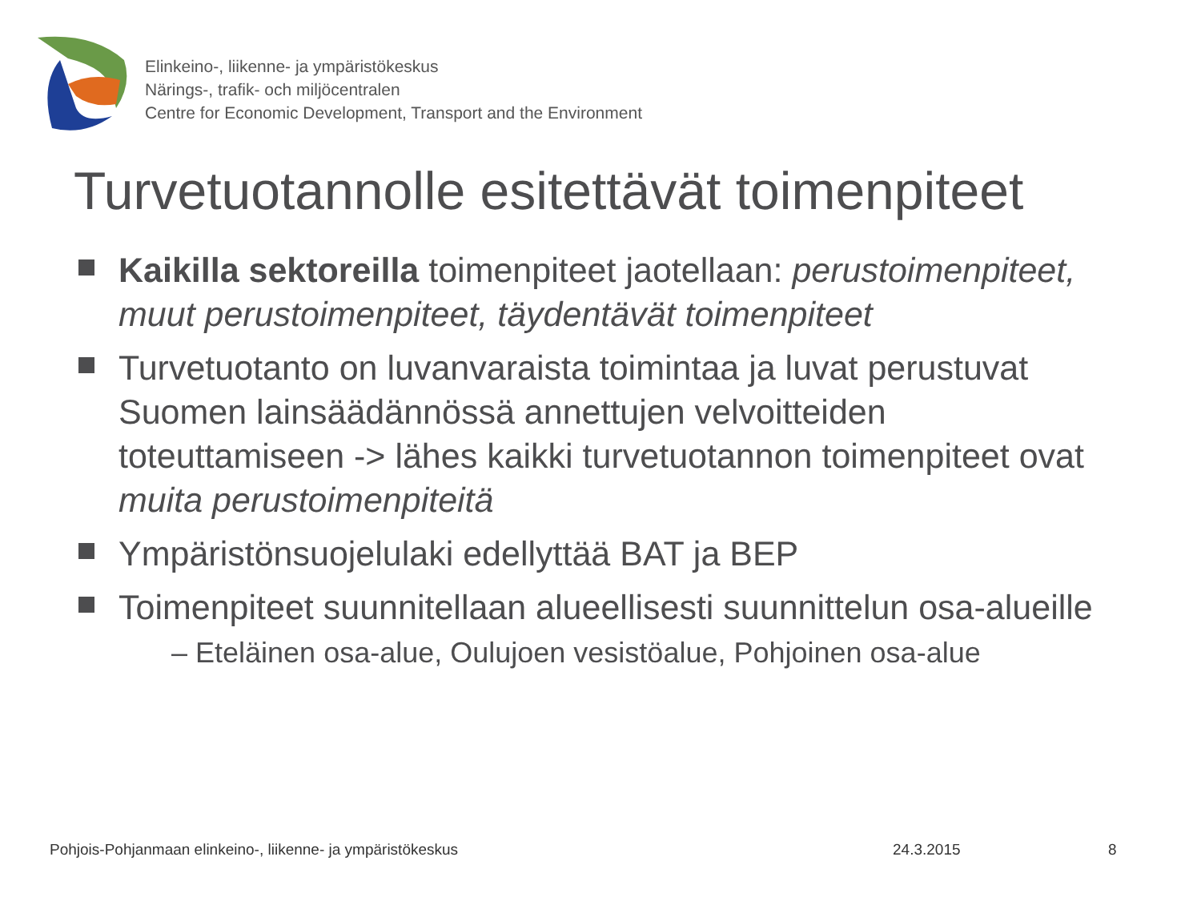Elinkeino-, liikenne- ja ympäristökeskus
Närings-, trafik- och miljöcentralen
Centre for Economic Development, Transport and the Environment
Turvetuotannolle esitettävät toimenpiteet
Kaikilla sektoreilla toimenpiteet jaotellaan: perustoimenpiteet, muut perustoimenpiteet, täydentävät toimenpiteet
Turvetuotanto on luvanvaraista toimintaa ja luvat perustuvat Suomen lainsäädännössä annettujen velvoitteiden toteuttamiseen -> lähes kaikki turvetuotannon toimenpiteet ovat muita perustoimenpiteitä
Ympäristönsuojelulaki edellyttää BAT ja BEP
Toimenpiteet suunnitellaan alueellisesti suunnittelun osa-alueille
– Eteläinen osa-alue, Oulujoen vesistöalue, Pohjoinen osa-alue
Pohjois-Pohjanmaan elinkeino-, liikenne- ja ympäristökeskus
24.3.2015 8